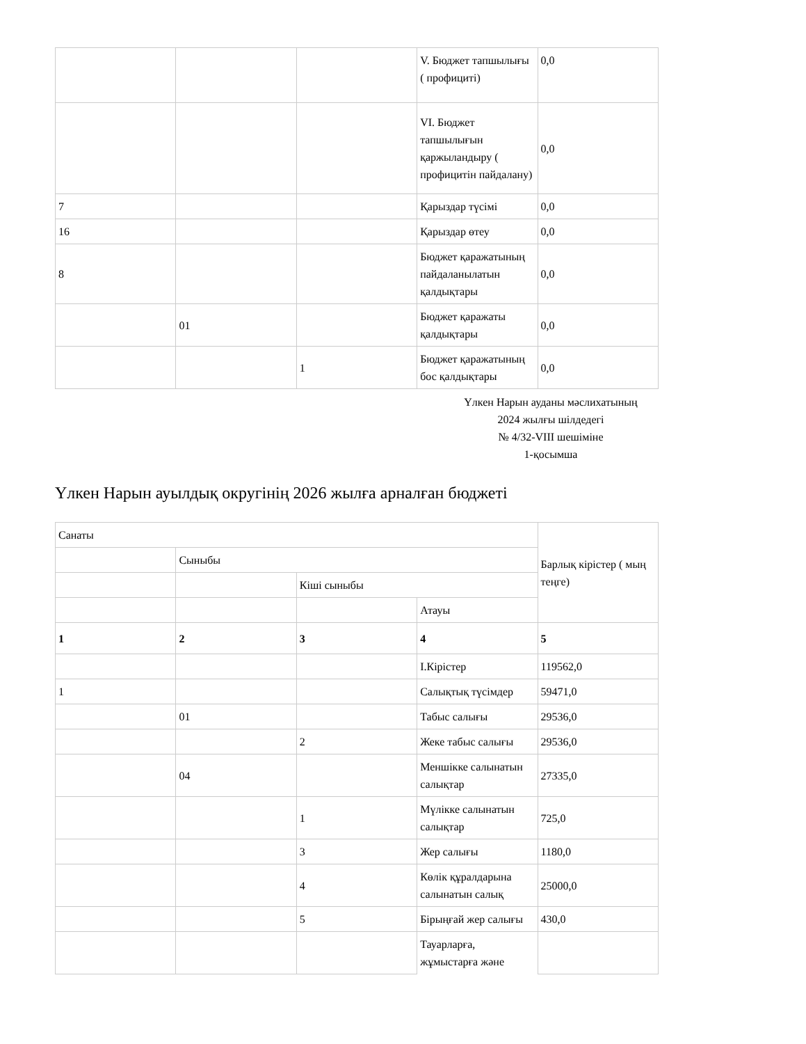| | | | V. Бюджет тапшылығы ( профициті) | 0,0 |
| | | | VI. Бюджет тапшылығын қаржыландыру ( профицитін пайдалану) | 0,0 |
| 7 | | | Қарыздар түсімі | 0,0 |
| 16 | | | Қарыздар өтеу | 0,0 |
| 8 | | | Бюджет қаражатының пайдаланылатын қалдықтары | 0,0 |
| | 01 | | Бюджет қаражаты қалдықтары | 0,0 |
| | | 1 | Бюджет қаражатының бос қалдықтары | 0,0 |
Үлкен Нарын ауданы мәслихатының
2024 жылғы шілдедегі
№ 4/32-VIII шешіміне
1-қосымша
Үлкен Нарын ауылдық округінің 2026 жылға арналған бюджеті
| Санаты | | | | Барлық кірістер ( мың теңге) |
| | Сыныбы | | | |
| | | Кіші сыныбы | | |
| | | | Атауы | |
| 1 | 2 | 3 | 4 | 5 |
| | | | I.Кірістер | 119562,0 |
| 1 | | | Салықтық түсімдер | 59471,0 |
| | 01 | | Табыс салығы | 29536,0 |
| | | 2 | Жеке табыс салығы | 29536,0 |
| | 04 | | Меншікке салынатын салықтар | 27335,0 |
| | | 1 | Мүлікке салынатын салықтар | 725,0 |
| | | 3 | Жер салығы | 1180,0 |
| | | 4 | Көлік құралдарына салынатын салық | 25000,0 |
| | | 5 | Бірыңғай жер салығы | 430,0 |
| | | | Тауарларға, жұмыстарға және | |